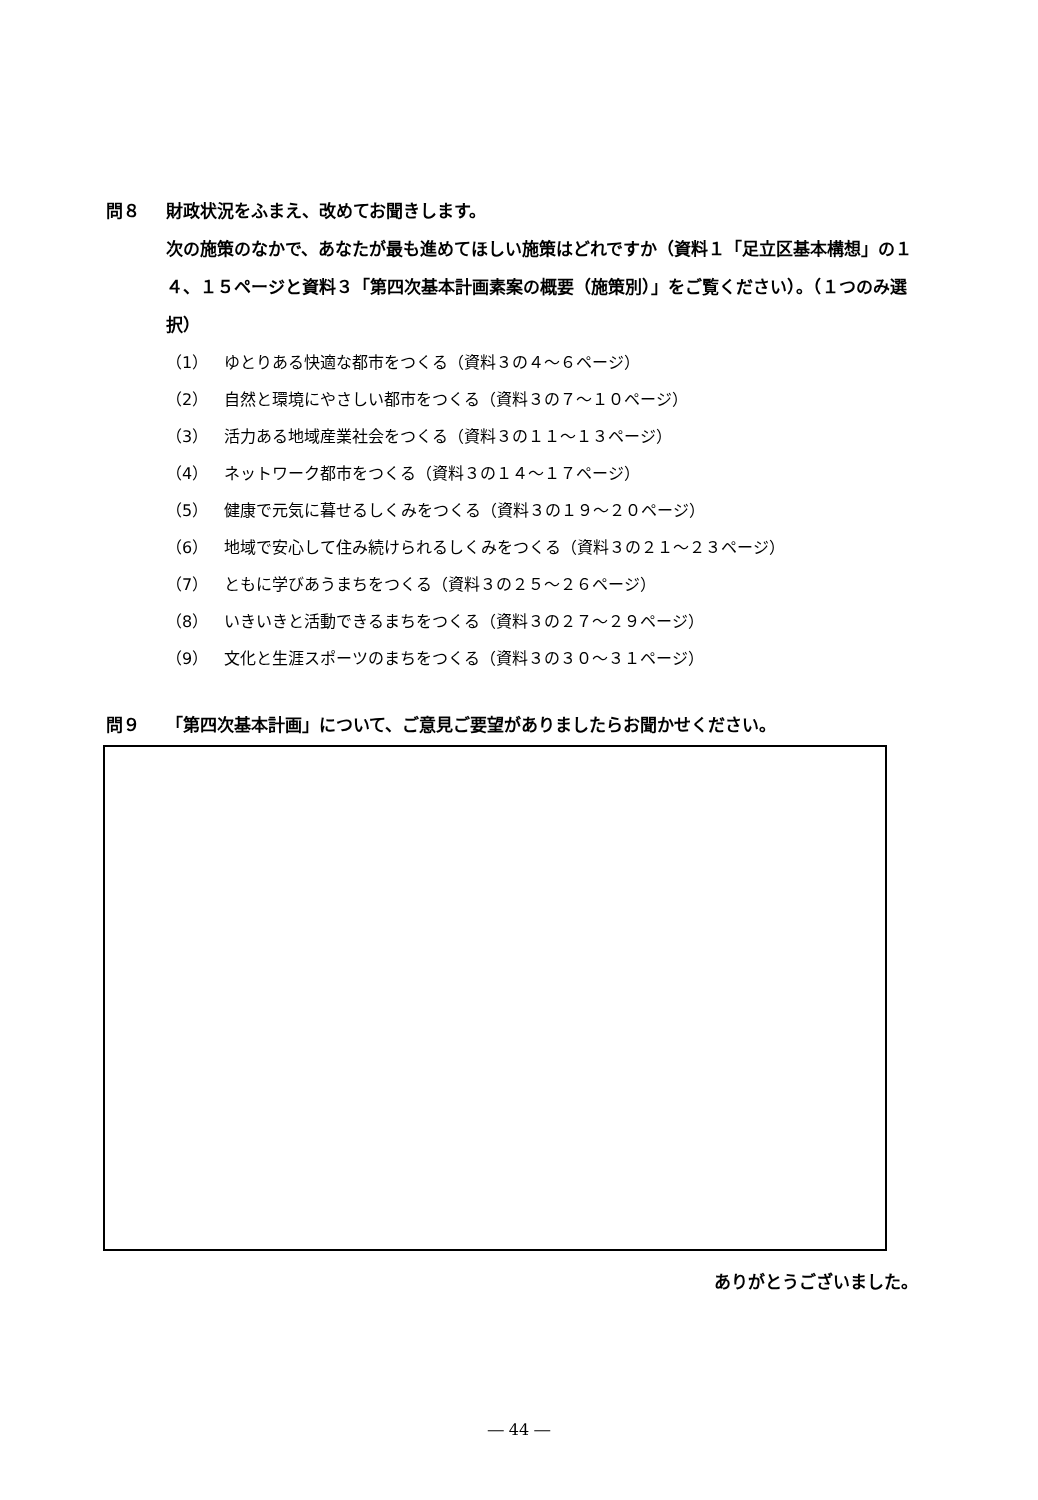問８ 財政状況をふまえ、改めてお聞きします。
次の施策のなかで、あなたが最も進めてほしい施策はどれですか（資料１「足立区基本構想」の１４、１５ページと資料３「第四次基本計画素案の概要（施策別）」をご覧ください）。（１つのみ選択）
（1） ゆとりある快適な都市をつくる（資料３の４～６ページ）
（2） 自然と環境にやさしい都市をつくる（資料３の７～１０ページ）
（3） 活力ある地域産業社会をつくる（資料３の１１～１３ページ）
（4） ネットワーク都市をつくる（資料３の１４～１７ページ）
（5） 健康で元気に暮せるしくみをつくる（資料３の１９～２０ページ）
（6） 地域で安心して住み続けられるしくみをつくる（資料３の２１～２３ページ）
（7） ともに学びあうまちをつくる（資料３の２５～２６ページ）
（8） いきいきと活動できるまちをつくる（資料３の２７～２９ページ）
（9） 文化と生涯スポーツのまちをつくる（資料３の３０～３１ページ）
問９ 「第四次基本計画」について、ご意見ご要望がありましたらお聞かせください。
ありがとうございました。
― 44 ―